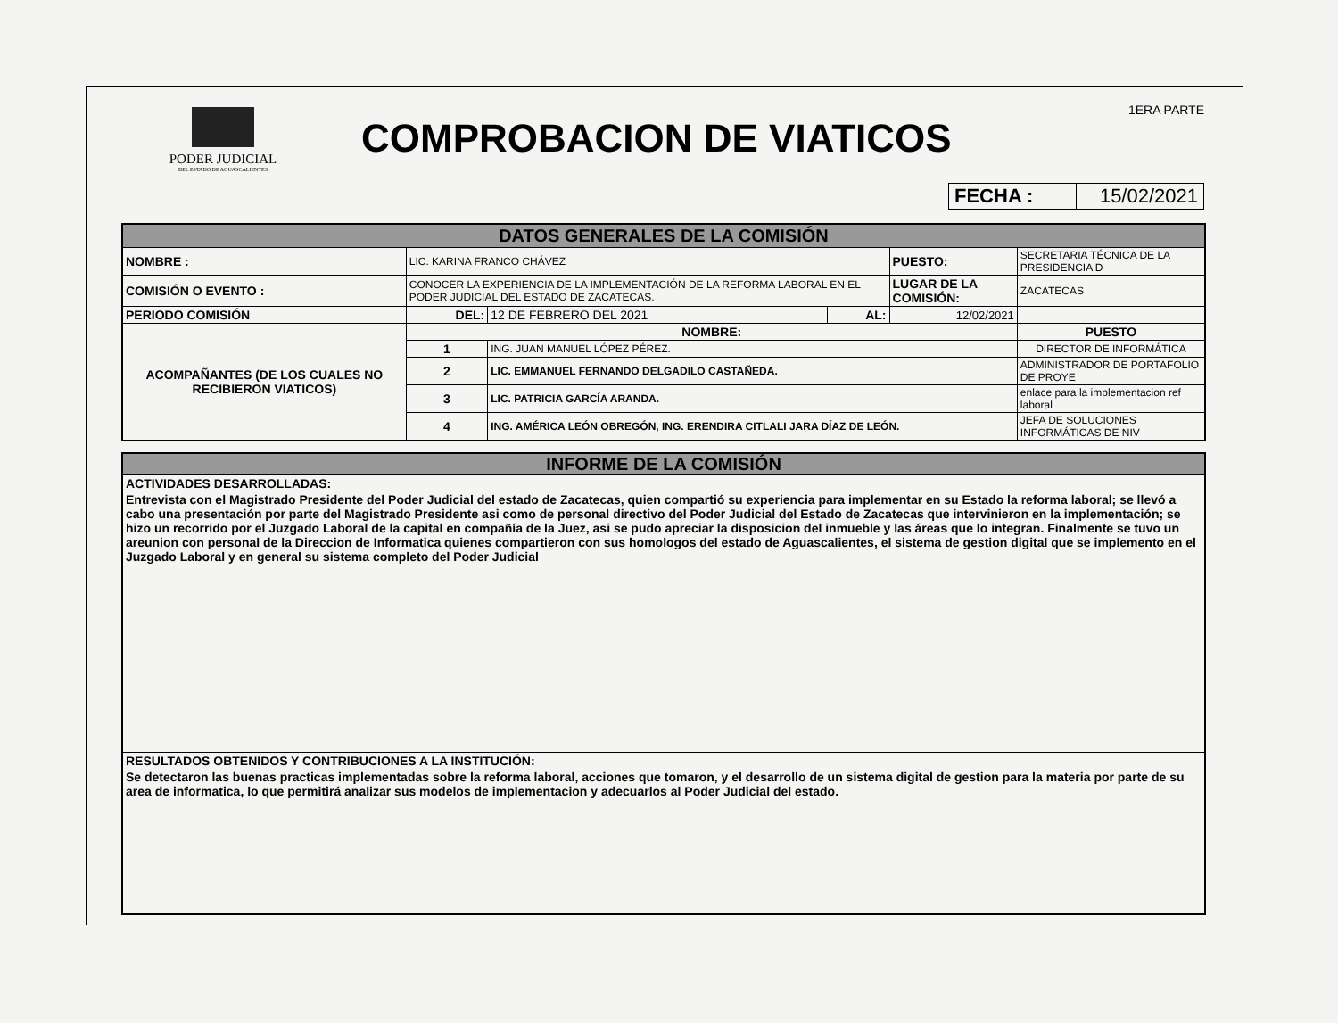PODER JUDICIAL
DEL ESTADO DE AGUASCALIENTES
COMPROBACION DE VIATICOS
1ERA PARTE
| FECHA : | 15/02/2021 |
| DATOS GENERALES DE LA COMISIÓN | | | | | |
| NOMBRE : | LIC. KARINA FRANCO CHÁVEZ | | | PUESTO: | SECRETARIA TÉCNICA DE LA PRESIDENCIA D |
| COMISIÓN O EVENTO : | CONOCER LA EXPERIENCIA DE LA IMPLEMENTACIÓN DE LA REFORMA LABORAL EN EL PODER JUDICIAL DEL ESTADO DE ZACATECAS. | | | LUGAR DE LA COMISIÓN: | ZACATECAS |
| PERIODO COMISIÓN | DEL: | 12 DE FEBRERO DEL 2021 | AL: | 12/02/2021 | |
| ACOMPAÑANTES (DE LOS CUALES NO RECIBIERON VIATICOS) | NOMBRE: | | | | PUESTO |
| | 1 | ING. JUAN MANUEL LÓPEZ PÉREZ. | | | DIRECTOR DE INFORMÁTICA |
| | 2 | LIC. EMMANUEL FERNANDO DELGADILO CASTAÑEDA. | | | ADMINISTRADOR DE PORTAFOLIO DE PROYE |
| | 3 | LIC. PATRICIA GARCÍA ARANDA. | | | enlace para la implementacion ref laboral |
| | 4 | ING. AMÉRICA LEÓN OBREGÓN, ING. ERENDIRA CITLALI JARA DÍAZ DE LEÓN. | | | JEFA DE SOLUCIONES INFORMÁTICAS DE NIV |
INFORME DE LA COMISIÓN
ACTIVIDADES DESARROLLADAS:
Entrevista con el Magistrado Presidente del Poder Judicial del estado de Zacatecas, quien compartió su experiencia para implementar en su Estado la reforma laboral; se llevó a cabo una presentación por parte del Magistrado Presidente asi como de personal directivo del Poder Judicial del Estado de Zacatecas que intervinieron en la implementación; se hizo un recorrido por el Juzgado Laboral de la capital en compañía de la Juez, asi se pudo apreciar la disposicion del inmueble y las áreas que lo integran. Finalmente se tuvo un areunion con personal de la Direccion de Informatica quienes compartieron con sus homologos del estado de Aguascalientes, el sistema de gestion digital que se implemento en el Juzgado Laboral y en general su sistema completo del Poder Judicial
RESULTADOS OBTENIDOS Y CONTRIBUCIONES A LA INSTITUCIÓN:
Se detectaron las buenas practicas implementadas sobre la reforma laboral, acciones que tomaron, y el desarrollo de un sistema digital de gestion para la materia por parte de su area de informatica, lo que permitirá analizar sus modelos de implementacion y adecuarlos al Poder Judicial del estado.